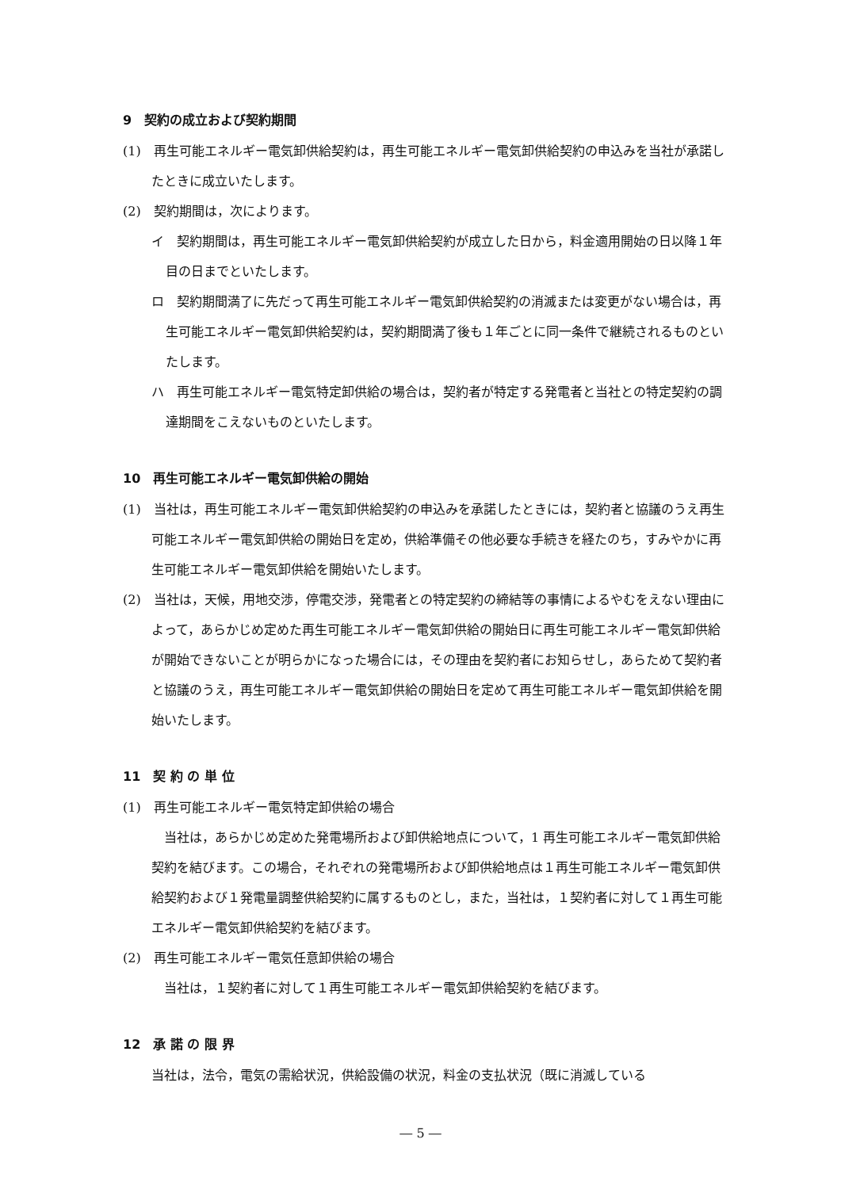9　契約の成立および契約期間
(1)　再生可能エネルギー電気卸供給契約は，再生可能エネルギー電気卸供給契約の申込みを当社が承諾したときに成立いたします。
(2)　契約期間は，次によります。
イ　契約期間は，再生可能エネルギー電気卸供給契約が成立した日から，料金適用開始の日以降１年目の日までといたします。
ロ　契約期間満了に先だって再生可能エネルギー電気卸供給契約の消滅または変更がない場合は，再生可能エネルギー電気卸供給契約は，契約期間満了後も１年ごとに同一条件で継続されるものといたします。
ハ　再生可能エネルギー電気特定卸供給の場合は，契約者が特定する発電者と当社との特定契約の調達期間をこえないものといたします。
10　再生可能エネルギー電気卸供給の開始
(1)　当社は，再生可能エネルギー電気卸供給契約の申込みを承諾したときには，契約者と協議のうえ再生可能エネルギー電気卸供給の開始日を定め，供給準備その他必要な手続きを経たのち，すみやかに再生可能エネルギー電気卸供給を開始いたします。
(2)　当社は，天候，用地交渉，停電交渉，発電者との特定契約の締結等の事情によるやむをえない理由によって，あらかじめ定めた再生可能エネルギー電気卸供給の開始日に再生可能エネルギー電気卸供給が開始できないことが明らかになった場合には，その理由を契約者にお知らせし，あらためて契約者と協議のうえ，再生可能エネルギー電気卸供給の開始日を定めて再生可能エネルギー電気卸供給を開始いたします。
11　契 約 の 単 位
(1)　再生可能エネルギー電気特定卸供給の場合
　当社は，あらかじめ定めた発電場所および卸供給地点について，1 再生可能エネルギー電気卸供給契約を結びます。この場合，それぞれの発電場所および卸供給地点は１再生可能エネルギー電気卸供給契約および１発電量調整供給契約に属するものとし，また，当社は，１契約者に対して１再生可能エネルギー電気卸供給契約を結びます。
(2)　再生可能エネルギー電気任意卸供給の場合
　当社は，１契約者に対して１再生可能エネルギー電気卸供給契約を結びます。
12　承 諾 の 限 界
当社は，法令，電気の需給状況，供給設備の状況，料金の支払状況（既に消滅している
― 5 ―